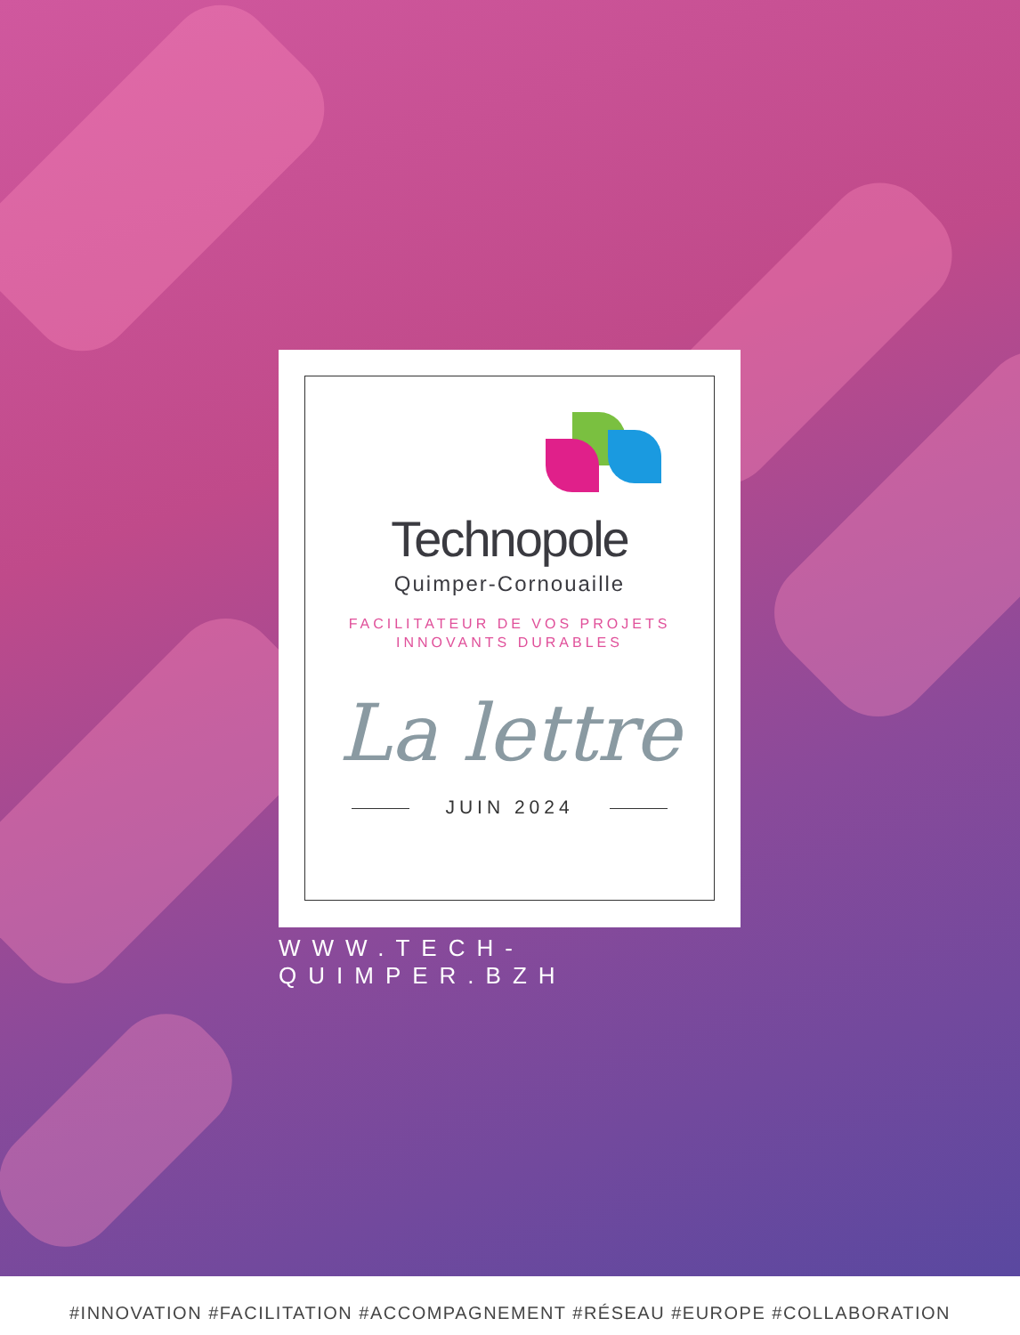Technopole
Quimper-Cornouaille
FACILITATEUR DE VOS PROJETS
INNOVANTS DURABLES
La lettre
JUIN 2024
WWW.TECH-QUIMPER.BZH
#INNOVATION #FACILITATION #ACCOMPAGNEMENT #RÉSEAU #EUROPE #COLLABORATION